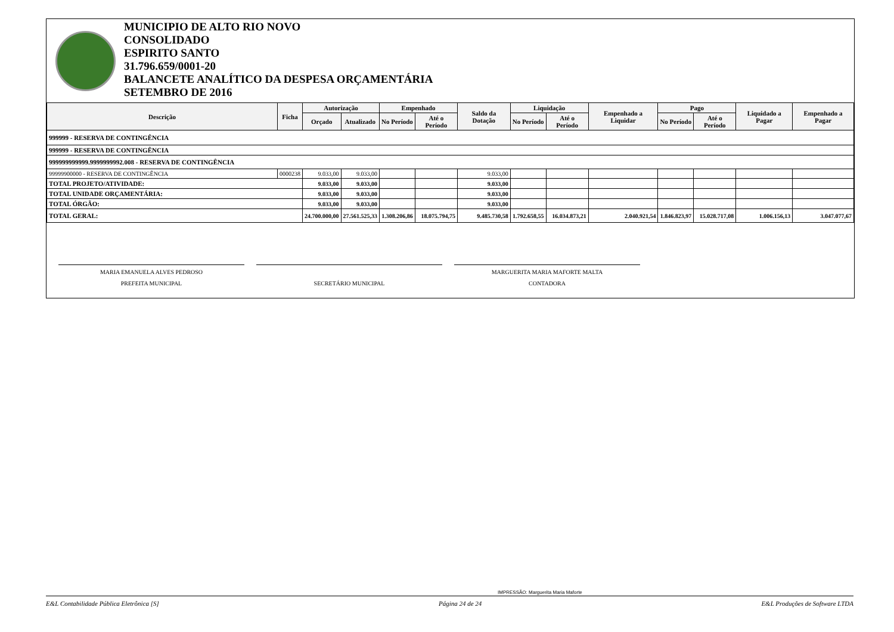MUNICIPIO DE ALTO RIO NOVO
CONSOLIDADO
ESPIRITO SANTO
31.796.659/0001-20
BALANCETE ANALÍTICO DA DESPESA ORÇAMENTÁRIA
SETEMBRO DE 2016
| Descrição | Ficha | Autorização | | Empenhado | | Saldo da Dotação | Liquidação | | Empenhado a Liquidar | Pago | | Liquidado a Pagar | Empenhado a Pagar |
| --- | --- | --- | --- | --- | --- | --- | --- | --- | --- | --- | --- | --- | --- |
| | | Orçado | Atualizado | No Período | Até o Período | | No Período | Até o Período | | No Período | Até o Período | | |
| 999999 - RESERVA DE CONTINGÊNCIA | | | | | | | | | | | | | |
| 999999 - RESERVA DE CONTINGÊNCIA | | | | | | | | | | | | | |
| 999999999999.9999999992.008 - RESERVA DE CONTINGÊNCIA | | | | | | | | | | | | | |
| 99999900000 - RESERVA DE CONTINGÊNCIA | 0000238 | 9.033,00 | 9.033,00 | | | 9.033,00 | | | | | | | |
| TOTAL PROJETO/ATIVIDADE: | | 9.033,00 | 9.033,00 | | | 9.033,00 | | | | | | | |
| TOTAL UNIDADE ORÇAMENTÁRIA: | | 9.033,00 | 9.033,00 | | | 9.033,00 | | | | | | | |
| TOTAL ÓRGÃO: | | 9.033,00 | 9.033,00 | | | 9.033,00 | | | | | | | |
| TOTAL GERAL: | | 24.700.000,00 | 27.561.525,33 | 1.308.206,86 | 18.075.794,75 | 9.485.730,58 | 1.792.658,55 | 16.034.873,21 | 2.040.921,54 | 1.846.823,97 | 15.028.717,08 | 1.006.156,13 | 3.047.077,67 |
MARIA EMANUELA ALVES PEDROSO
PREFEITA MUNICIPAL
SECRETÁRIO MUNICIPAL MARGUERITA MARIA MAFORTE MALTA
CONTADORA
IMPRESSÃO: Marguerita Maria Maforte
E&L Contabilidade Pública Eletrônica [S] Página 24 de 24 E&L Produções de Software LTDA